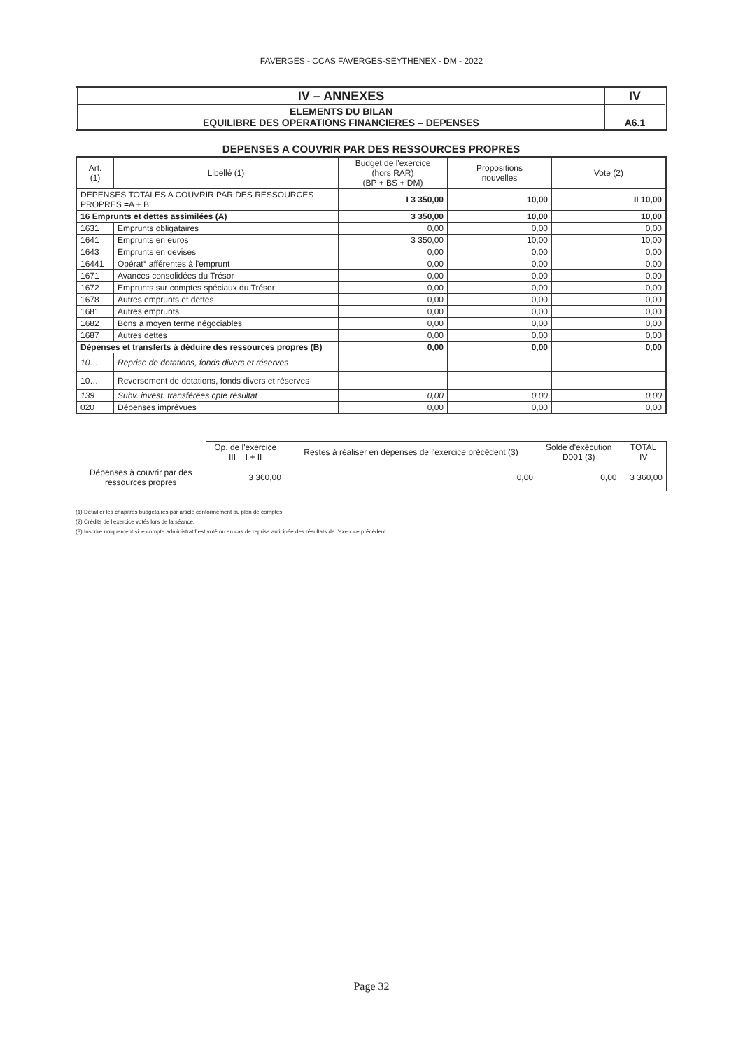FAVERGES - CCAS FAVERGES-SEYTHENEX - DM - 2022
| IV – ANNEXES | IV |
| ELEMENTS DU BILAN EQUILIBRE DES OPERATIONS FINANCIERES – DEPENSES | A6.1 |
DEPENSES A COUVRIR PAR DES RESSOURCES PROPRES
| Art. (1) | Libellé (1) | Budget de l'exercice (hors RAR) (BP + BS + DM) | Propositions nouvelles | Vote (2) |
| --- | --- | --- | --- | --- |
| DEPENSES TOTALES A COUVRIR PAR DES RESSOURCES PROPRES =A + B | | I 3 350,00 | 10,00 | II 10,00 |
| 16 Emprunts et dettes assimilées (A) | | 3 350,00 | 10,00 | 10,00 |
| 1631 | Emprunts obligataires | 0,00 | 0,00 | 0,00 |
| 1641 | Emprunts en euros | 3 350,00 | 10,00 | 10,00 |
| 1643 | Emprunts en devises | 0,00 | 0,00 | 0,00 |
| 16441 | Opérat° afférentes à l'emprunt | 0,00 | 0,00 | 0,00 |
| 1671 | Avances consolidées du Trésor | 0,00 | 0,00 | 0,00 |
| 1672 | Emprunts sur comptes spéciaux du Trésor | 0,00 | 0,00 | 0,00 |
| 1678 | Autres emprunts et dettes | 0,00 | 0,00 | 0,00 |
| 1681 | Autres emprunts | 0,00 | 0,00 | 0,00 |
| 1682 | Bons à moyen terme négociables | 0,00 | 0,00 | 0,00 |
| 1687 | Autres dettes | 0,00 | 0,00 | 0,00 |
| Dépenses et transferts à déduire des ressources propres (B) | | 0,00 | 0,00 | 0,00 |
| 10… | Reprise de dotations, fonds divers et réserves | | | |
| 10… | Reversement de dotations, fonds divers et réserves | | | |
| 139 | Subv. invest. transférées cpte résultat | 0,00 | 0,00 | 0,00 |
| 020 | Dépenses imprévues | 0,00 | 0,00 | 0,00 |
| | Op. de l'exercice III = I + II | Restes à réaliser en dépenses de l'exercice précédent (3) | Solde d'exécution D001 (3) | TOTAL IV |
| Dépenses à couvrir par des ressources propres | 3 360,00 | 0,00 | 0,00 | 3 360,00 |
(1) Détailler les chapitres budgétaires par article conformément au plan de comptes.
(2) Crédits de l'exercice votés lors de la séance.
(3) Inscrire uniquement si le compte administratif est voté ou en cas de reprise anticipée des résultats de l'exercice précédent.
Page 32